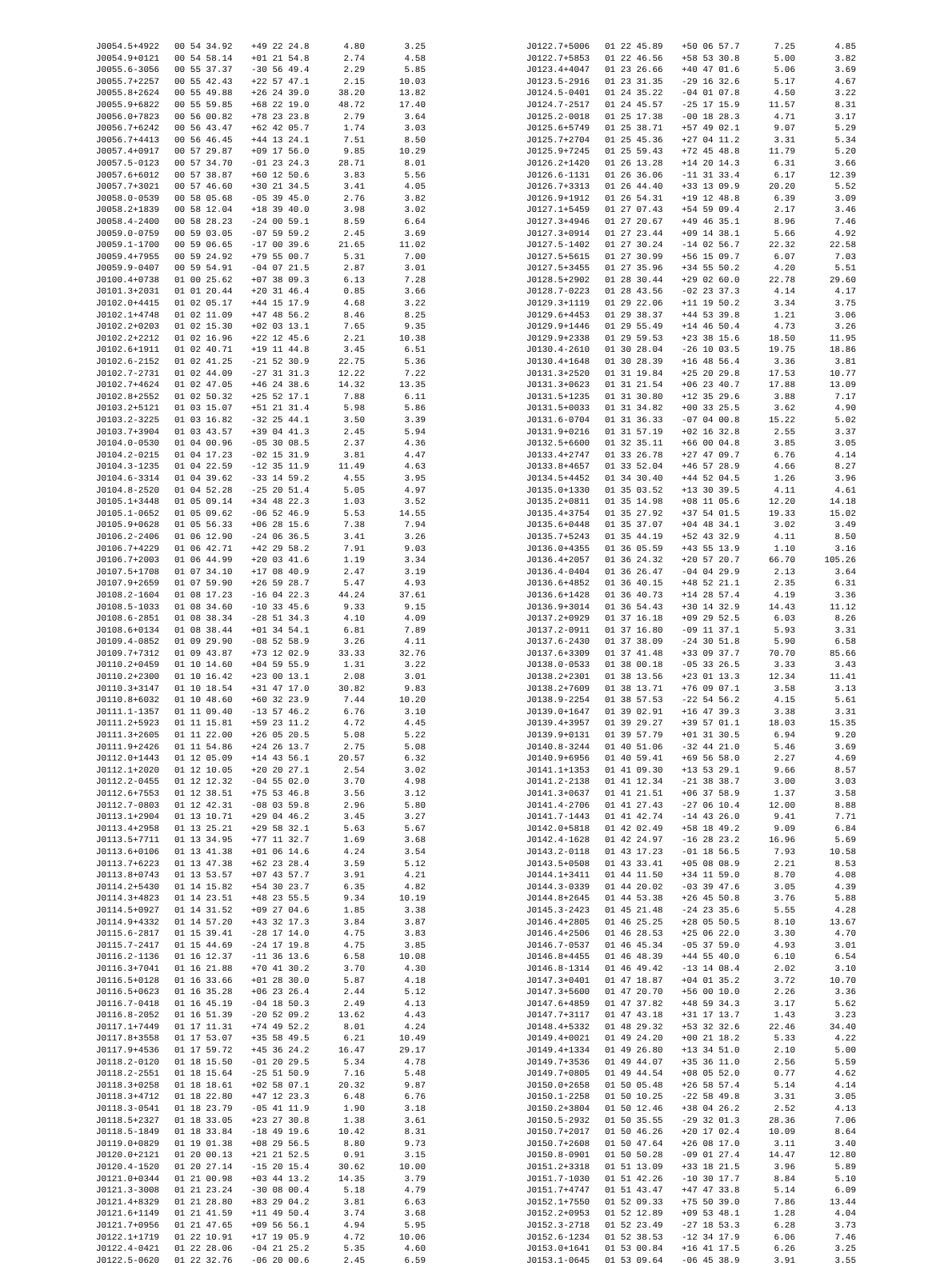| J0054.5+4922 | 00 54 34.92 | +49 22 24.8 | 4.80 | 3.25 |
| J0054.9+0121 | 00 54 58.14 | +01 21 54.8 | 2.74 | 4.58 |
| J0055.6-3056 | 00 55 37.37 | -30 56 49.4 | 2.29 | 5.85 |
| J0055.7+2257 | 00 55 42.43 | +22 57 47.1 | 2.15 | 10.03 |
| J0055.8+2624 | 00 55 49.88 | +26 24 39.0 | 38.20 | 13.82 |
| J0055.9+6822 | 00 55 59.85 | +68 22 19.0 | 48.72 | 17.40 |
| J0056.0+7823 | 00 56 00.82 | +78 23 23.8 | 2.79 | 3.64 |
| J0056.7+6242 | 00 56 43.47 | +62 42 05.7 | 1.74 | 3.03 |
| J0056.7+4413 | 00 56 46.45 | +44 13 24.1 | 7.51 | 8.50 |
| J0057.4+0917 | 00 57 29.87 | +09 17 56.0 | 9.85 | 10.29 |
| J0057.5-0123 | 00 57 34.70 | -01 23 24.3 | 28.71 | 8.01 |
| J0057.6+6012 | 00 57 38.87 | +60 12 50.6 | 3.83 | 5.56 |
| J0057.7+3021 | 00 57 46.60 | +30 21 34.5 | 3.41 | 4.05 |
| J0058.0-0539 | 00 58 05.68 | -05 39 45.0 | 2.76 | 3.82 |
| J0058.2+1839 | 00 58 12.04 | +18 39 40.0 | 3.98 | 3.02 |
| J0058.4-2400 | 00 58 28.23 | -24 00 59.1 | 8.59 | 6.64 |
| J0059.0-0759 | 00 59 03.05 | -07 59 59.2 | 2.45 | 3.69 |
| J0059.1-1700 | 00 59 06.65 | -17 00 39.6 | 21.65 | 11.02 |
| J0059.4+7955 | 00 59 24.92 | +79 55 00.7 | 5.31 | 7.00 |
| J0059.9-0407 | 00 59 54.91 | -04 07 21.5 | 2.87 | 3.01 |
| J0100.4+0738 | 01 00 25.62 | +07 38 09.3 | 6.13 | 7.28 |
| J0101.3+2031 | 01 01 20.44 | +20 31 46.4 | 0.85 | 3.66 |
| J0102.0+4415 | 01 02 05.17 | +44 15 17.9 | 4.68 | 3.22 |
| J0102.1+4748 | 01 02 11.09 | +47 48 56.2 | 8.46 | 8.25 |
| J0102.2+0203 | 01 02 15.30 | +02 03 13.1 | 7.65 | 9.35 |
| J0102.2+2212 | 01 02 16.96 | +22 12 45.6 | 2.21 | 10.38 |
| J0102.6+1911 | 01 02 40.71 | +19 11 44.8 | 3.45 | 6.51 |
| J0102.6-2152 | 01 02 41.25 | -21 52 30.9 | 22.75 | 5.36 |
| J0102.7-2731 | 01 02 44.09 | -27 31 31.3 | 12.22 | 7.22 |
| J0102.7+4624 | 01 02 47.05 | +46 24 38.6 | 14.32 | 13.35 |
| J0102.8+2552 | 01 02 50.32 | +25 52 17.1 | 7.88 | 6.11 |
| J0103.2+5121 | 01 03 15.07 | +51 21 31.4 | 5.98 | 5.86 |
| J0103.2-3225 | 01 03 16.82 | -32 25 44.1 | 3.50 | 3.39 |
| J0103.7+3904 | 01 03 43.57 | +39 04 41.3 | 2.45 | 5.94 |
| J0104.0-0530 | 01 04 00.96 | -05 30 08.5 | 2.37 | 4.36 |
| J0104.2-0215 | 01 04 17.23 | -02 15 31.9 | 3.81 | 4.47 |
| J0104.3-1235 | 01 04 22.59 | -12 35 11.9 | 11.49 | 4.63 |
| J0104.6-3314 | 01 04 39.62 | -33 14 59.2 | 4.55 | 3.95 |
| J0104.8-2520 | 01 04 52.28 | -25 20 51.4 | 5.05 | 4.97 |
| J0105.1+3448 | 01 05 09.14 | +34 48 22.3 | 1.03 | 3.52 |
| J0105.1-0652 | 01 05 09.62 | -06 52 46.9 | 5.53 | 14.55 |
| J0105.9+0628 | 01 05 56.33 | +06 28 15.6 | 7.38 | 7.94 |
| J0106.2-2406 | 01 06 12.90 | -24 06 36.5 | 3.41 | 3.26 |
| J0106.7+4229 | 01 06 42.71 | +42 29 58.2 | 7.91 | 9.03 |
| J0106.7+2003 | 01 06 44.99 | +20 03 41.6 | 1.19 | 3.34 |
| J0107.5+1708 | 01 07 34.10 | +17 08 40.9 | 2.47 | 3.19 |
| J0107.9+2659 | 01 07 59.90 | +26 59 28.7 | 5.47 | 4.93 |
| J0108.2-1604 | 01 08 17.23 | -16 04 22.3 | 44.24 | 37.61 |
| J0108.5-1033 | 01 08 34.60 | -10 33 45.6 | 9.33 | 9.15 |
| J0108.6-2851 | 01 08 38.34 | -28 51 34.3 | 4.10 | 4.09 |
| J0108.6+0134 | 01 08 38.44 | +01 34 54.1 | 6.81 | 7.89 |
| J0109.4-0852 | 01 09 29.90 | -08 52 58.9 | 3.26 | 4.11 |
| J0109.7+7312 | 01 09 43.87 | +73 12 02.9 | 33.33 | 32.76 |
| J0110.2+0459 | 01 10 14.60 | +04 59 55.9 | 1.31 | 3.22 |
| J0110.2+2300 | 01 10 16.42 | +23 00 13.1 | 2.08 | 3.01 |
| J0110.3+3147 | 01 10 18.54 | +31 47 17.0 | 30.82 | 9.83 |
| J0110.8+6032 | 01 10 48.60 | +60 32 23.9 | 7.44 | 10.20 |
| J0111.1-1357 | 01 11 09.40 | -13 57 46.2 | 6.76 | 3.10 |
| J0111.2+5923 | 01 11 15.81 | +59 23 11.2 | 4.72 | 4.45 |
| J0111.3+2605 | 01 11 22.00 | +26 05 20.5 | 5.08 | 5.22 |
| J0111.9+2426 | 01 11 54.86 | +24 26 13.7 | 2.75 | 5.08 |
| J0112.0+1443 | 01 12 05.09 | +14 43 56.1 | 20.57 | 6.32 |
| J0112.1+2020 | 01 12 10.05 | +20 20 27.1 | 2.54 | 3.02 |
| J0112.2-0455 | 01 12 12.32 | -04 55 02.0 | 3.70 | 4.98 |
| J0112.6+7553 | 01 12 38.51 | +75 53 46.8 | 3.56 | 3.12 |
| J0112.7-0803 | 01 12 42.31 | -08 03 59.8 | 2.96 | 5.80 |
| J0113.1+2904 | 01 13 10.71 | +29 04 46.2 | 3.45 | 3.27 |
| J0113.4+2958 | 01 13 25.21 | +29 58 32.1 | 5.63 | 5.67 |
| J0113.5+7711 | 01 13 34.95 | +77 11 32.7 | 1.69 | 3.68 |
| J0113.6+0106 | 01 13 41.38 | +01 06 14.6 | 4.24 | 3.54 |
| J0113.7+6223 | 01 13 47.38 | +62 23 28.4 | 3.59 | 5.12 |
| J0113.8+0743 | 01 13 53.57 | +07 43 57.7 | 3.91 | 4.21 |
| J0114.2+5430 | 01 14 15.82 | +54 30 23.7 | 6.35 | 4.82 |
| J0114.3+4823 | 01 14 23.51 | +48 23 55.5 | 9.34 | 10.19 |
| J0114.5+0927 | 01 14 31.52 | +09 27 04.6 | 1.85 | 3.38 |
| J0114.9+4332 | 01 14 57.20 | +43 32 17.3 | 3.84 | 3.87 |
| J0115.6-2817 | 01 15 39.41 | -28 17 14.0 | 4.75 | 3.83 |
| J0115.7-2417 | 01 15 44.69 | -24 17 19.8 | 4.75 | 3.85 |
| J0116.2-1136 | 01 16 12.37 | -11 36 13.6 | 6.58 | 10.08 |
| J0116.3+7041 | 01 16 21.88 | +70 41 30.2 | 3.70 | 4.30 |
| J0116.5+0128 | 01 16 33.66 | +01 28 30.0 | 5.87 | 4.18 |
| J0116.5+0623 | 01 16 35.28 | +06 23 26.4 | 2.44 | 5.12 |
| J0116.7-0418 | 01 16 45.19 | -04 18 50.3 | 2.49 | 4.13 |
| J0116.8-2052 | 01 16 51.39 | -20 52 09.2 | 13.62 | 4.43 |
| J0117.1+7449 | 01 17 11.31 | +74 49 52.2 | 8.01 | 4.24 |
| J0117.8+3558 | 01 17 53.07 | +35 58 49.5 | 6.21 | 10.49 |
| J0117.9+4536 | 01 17 59.72 | +45 36 24.2 | 16.47 | 29.17 |
| J0118.2-0120 | 01 18 15.50 | -01 20 29.5 | 5.34 | 4.78 |
| J0118.2-2551 | 01 18 15.64 | -25 51 50.9 | 7.16 | 5.48 |
| J0118.3+0258 | 01 18 18.61 | +02 58 07.1 | 20.32 | 9.87 |
| J0118.3+4712 | 01 18 22.80 | +47 12 23.3 | 6.48 | 6.76 |
| J0118.3-0541 | 01 18 23.79 | -05 41 11.9 | 1.90 | 3.18 |
| J0118.5+2327 | 01 18 33.05 | +23 27 30.8 | 1.38 | 3.61 |
| J0118.5-1849 | 01 18 33.84 | -18 49 19.6 | 10.42 | 8.31 |
| J0119.0+0829 | 01 19 01.38 | +08 29 56.5 | 8.80 | 9.73 |
| J0120.0+2121 | 01 20 00.13 | +21 21 52.5 | 0.91 | 3.15 |
| J0120.4-1520 | 01 20 27.14 | -15 20 15.4 | 30.62 | 10.00 |
| J0121.0+0344 | 01 21 00.98 | +03 44 13.2 | 14.35 | 3.79 |
| J0121.3-3008 | 01 21 23.24 | -30 08 00.4 | 5.18 | 4.79 |
| J0121.4+8329 | 01 21 28.80 | +83 29 04.2 | 3.81 | 6.63 |
| J0121.6+1149 | 01 21 41.59 | +11 49 50.4 | 3.74 | 3.68 |
| J0121.7+0956 | 01 21 47.65 | +09 56 56.1 | 4.94 | 5.95 |
| J0122.1+1719 | 01 22 10.91 | +17 19 05.9 | 4.72 | 10.06 |
| J0122.4-0421 | 01 22 28.06 | -04 21 25.2 | 5.35 | 4.60 |
| J0122.5-0620 | 01 22 32.76 | -06 20 00.6 | 2.45 | 6.59 |
| J0122.7+5006 | 01 22 45.89 | +50 06 57.7 | 7.25 | 4.85 |
| J0122.7+5853 | 01 22 46.56 | +58 53 30.8 | 5.00 | 3.82 |
| J0123.4+4047 | 01 23 26.66 | +40 47 01.6 | 5.06 | 3.69 |
| J0123.5-2916 | 01 23 31.35 | -29 16 32.6 | 5.17 | 4.67 |
| J0124.5-0401 | 01 24 35.22 | -04 01 07.8 | 4.50 | 3.22 |
| J0124.7-2517 | 01 24 45.57 | -25 17 15.9 | 11.57 | 8.31 |
| J0125.2-0018 | 01 25 17.38 | -00 18 28.3 | 4.71 | 3.17 |
| J0125.6+5749 | 01 25 38.71 | +57 49 02.1 | 9.07 | 5.29 |
| J0125.7+2704 | 01 25 45.36 | +27 04 11.2 | 3.31 | 5.34 |
| J0125.9+7245 | 01 25 59.43 | +72 45 48.8 | 11.79 | 5.20 |
| J0126.2+1420 | 01 26 13.28 | +14 20 14.3 | 6.31 | 3.66 |
| J0126.6-1131 | 01 26 36.06 | -11 31 33.4 | 6.17 | 12.39 |
| J0126.7+3313 | 01 26 44.40 | +33 13 09.9 | 20.20 | 5.52 |
| J0126.9+1912 | 01 26 54.31 | +19 12 48.8 | 6.39 | 3.09 |
| J0127.1+5459 | 01 27 07.43 | +54 59 09.4 | 2.17 | 3.46 |
| J0127.3+4946 | 01 27 20.67 | +49 46 35.1 | 8.96 | 7.46 |
| J0127.3+0914 | 01 27 23.44 | +09 14 38.1 | 5.66 | 4.92 |
| J0127.5-1402 | 01 27 30.24 | -14 02 56.7 | 22.32 | 22.58 |
| J0127.5+5615 | 01 27 30.99 | +56 15 09.7 | 6.07 | 7.03 |
| J0127.5+3455 | 01 27 35.96 | +34 55 50.2 | 4.20 | 5.51 |
| J0128.5+2902 | 01 28 30.44 | +29 02 60.0 | 22.78 | 29.60 |
| J0128.7-0223 | 01 28 43.56 | -02 23 37.3 | 4.14 | 4.17 |
| J0129.3+1119 | 01 29 22.06 | +11 19 50.2 | 3.34 | 3.75 |
| J0129.6+4453 | 01 29 38.37 | +44 53 39.8 | 1.21 | 3.06 |
| J0129.9+1446 | 01 29 55.49 | +14 46 50.4 | 4.73 | 3.26 |
| J0129.9+2338 | 01 29 59.53 | +23 38 15.6 | 18.50 | 11.95 |
| J0130.4-2610 | 01 30 28.04 | -26 10 03.5 | 19.75 | 18.86 |
| J0130.4+1648 | 01 30 28.39 | +16 48 56.4 | 3.36 | 3.81 |
| J0131.3+2520 | 01 31 19.84 | +25 20 29.8 | 17.53 | 10.77 |
| J0131.3+0623 | 01 31 21.54 | +06 23 40.7 | 17.88 | 13.09 |
| J0131.5+1235 | 01 31 30.80 | +12 35 29.6 | 3.88 | 7.17 |
| J0131.5+0033 | 01 31 34.82 | +00 33 25.5 | 3.62 | 4.90 |
| J0131.6-0704 | 01 31 36.33 | -07 04 00.8 | 15.22 | 5.02 |
| J0131.9+0216 | 01 31 57.19 | +02 16 32.8 | 2.55 | 3.37 |
| J0132.5+6600 | 01 32 35.11 | +66 00 04.8 | 3.85 | 3.05 |
| J0133.4+2747 | 01 33 26.78 | +27 47 09.7 | 6.76 | 4.14 |
| J0133.8+4657 | 01 33 52.04 | +46 57 28.9 | 4.66 | 8.27 |
| J0134.5+4452 | 01 34 30.40 | +44 52 04.5 | 1.26 | 3.96 |
| J0135.0+1330 | 01 35 03.52 | +13 30 39.5 | 4.11 | 4.61 |
| J0135.2+0811 | 01 35 14.98 | +08 11 05.6 | 12.20 | 14.18 |
| J0135.4+3754 | 01 35 27.92 | +37 54 01.5 | 19.33 | 15.02 |
| J0135.6+0448 | 01 35 37.07 | +04 48 34.1 | 3.02 | 3.49 |
| J0135.7+5243 | 01 35 44.19 | +52 43 32.9 | 4.11 | 8.50 |
| J0136.0+4355 | 01 36 05.59 | +43 55 13.9 | 1.10 | 3.16 |
| J0136.4+2057 | 01 36 24.32 | +20 57 20.7 | 66.70 | 105.26 |
| J0136.4-0404 | 01 36 26.47 | -04 04 29.9 | 2.13 | 3.64 |
| J0136.6+4852 | 01 36 40.15 | +48 52 21.1 | 2.35 | 6.31 |
| J0136.6+1428 | 01 36 40.73 | +14 28 57.4 | 4.19 | 3.36 |
| J0136.9+3014 | 01 36 54.43 | +30 14 32.9 | 14.43 | 11.12 |
| J0137.2+0929 | 01 37 16.18 | +09 29 52.5 | 6.03 | 8.26 |
| J0137.2-0911 | 01 37 16.80 | -09 11 37.1 | 5.93 | 3.31 |
| J0137.6-2430 | 01 37 38.09 | -24 30 51.8 | 5.90 | 6.58 |
| J0137.6+3309 | 01 37 41.48 | +33 09 37.7 | 70.70 | 85.66 |
| J0138.0-0533 | 01 38 00.18 | -05 33 26.5 | 3.33 | 3.43 |
| J0138.2+2301 | 01 38 13.56 | +23 01 13.3 | 12.34 | 11.41 |
| J0138.2+7609 | 01 38 13.71 | +76 09 07.1 | 3.58 | 3.13 |
| J0138.9-2254 | 01 38 57.53 | -22 54 56.2 | 4.15 | 5.61 |
| J0139.0+1647 | 01 39 02.91 | +16 47 39.3 | 3.38 | 3.31 |
| J0139.4+3957 | 01 39 29.27 | +39 57 01.1 | 18.03 | 15.35 |
| J0139.9+0131 | 01 39 57.79 | +01 31 30.5 | 6.94 | 9.20 |
| J0140.8-3244 | 01 40 51.06 | -32 44 21.0 | 5.46 | 3.69 |
| J0140.9+6956 | 01 40 59.41 | +69 56 58.0 | 2.27 | 4.69 |
| J0141.1+1353 | 01 41 09.30 | +13 53 29.1 | 9.66 | 8.57 |
| J0141.2-2138 | 01 41 12.34 | -21 38 38.7 | 3.00 | 3.03 |
| J0141.3+0637 | 01 41 21.51 | +06 37 58.9 | 1.37 | 3.58 |
| J0141.4-2706 | 01 41 27.43 | -27 06 10.4 | 12.00 | 8.88 |
| J0141.7-1443 | 01 41 42.74 | -14 43 26.0 | 9.41 | 7.71 |
| J0142.0+5818 | 01 42 02.49 | +58 18 49.2 | 9.09 | 6.84 |
| J0142.4-1628 | 01 42 24.97 | -16 28 23.2 | 16.96 | 5.69 |
| J0143.2-0118 | 01 43 17.23 | -01 18 56.5 | 7.93 | 10.58 |
| J0143.5+0508 | 01 43 33.41 | +05 08 08.9 | 2.21 | 8.53 |
| J0144.1+3411 | 01 44 11.50 | +34 11 59.0 | 8.70 | 4.08 |
| J0144.3-0339 | 01 44 20.02 | -03 39 47.6 | 3.05 | 4.39 |
| J0144.8+2645 | 01 44 53.38 | +26 45 50.8 | 3.76 | 5.88 |
| J0145.3-2423 | 01 45 21.48 | -24 23 35.6 | 5.55 | 4.28 |
| J0146.4+2805 | 01 46 25.25 | +28 05 50.5 | 8.10 | 13.67 |
| J0146.4+2506 | 01 46 28.53 | +25 06 22.0 | 3.30 | 4.70 |
| J0146.7-0537 | 01 46 45.34 | -05 37 59.0 | 4.93 | 3.01 |
| J0146.8+4455 | 01 46 48.39 | +44 55 40.0 | 6.10 | 6.54 |
| J0146.8-1314 | 01 46 49.42 | -13 14 08.4 | 2.02 | 3.10 |
| J0147.3+0401 | 01 47 18.87 | +04 01 35.2 | 3.72 | 10.70 |
| J0147.3+5600 | 01 47 20.70 | +56 00 10.0 | 2.26 | 3.36 |
| J0147.6+4859 | 01 47 37.82 | +48 59 34.3 | 3.17 | 5.62 |
| J0147.7+3117 | 01 47 43.18 | +31 17 13.7 | 1.43 | 3.23 |
| J0148.4+5332 | 01 48 29.32 | +53 32 32.6 | 22.46 | 34.40 |
| J0149.4+0021 | 01 49 24.20 | +00 21 18.2 | 5.33 | 4.22 |
| J0149.4+1334 | 01 49 26.80 | +13 34 51.0 | 2.10 | 5.00 |
| J0149.7+3536 | 01 49 44.07 | +35 36 11.0 | 2.56 | 5.59 |
| J0149.7+0805 | 01 49 44.54 | +08 05 52.0 | 0.77 | 4.62 |
| J0150.0+2658 | 01 50 05.48 | +26 58 57.4 | 5.14 | 4.14 |
| J0150.1-2258 | 01 50 10.25 | -22 58 49.8 | 3.31 | 3.05 |
| J0150.2+3804 | 01 50 12.46 | +38 04 26.2 | 2.52 | 4.13 |
| J0150.5-2932 | 01 50 35.55 | -29 32 01.3 | 28.36 | 7.06 |
| J0150.7+2017 | 01 50 46.26 | +20 17 02.4 | 10.09 | 8.64 |
| J0150.7+2608 | 01 50 47.64 | +26 08 17.0 | 3.11 | 3.40 |
| J0150.8-0901 | 01 50 50.28 | -09 01 27.4 | 14.47 | 12.80 |
| J0151.2+3318 | 01 51 13.09 | +33 18 21.5 | 3.96 | 5.89 |
| J0151.7-1030 | 01 51 42.26 | -10 30 17.7 | 8.84 | 5.10 |
| J0151.7+4747 | 01 51 43.47 | +47 47 33.8 | 5.14 | 6.09 |
| J0152.1+7550 | 01 52 09.33 | +75 50 39.0 | 7.86 | 13.44 |
| J0152.2+0953 | 01 52 12.89 | +09 53 48.1 | 1.28 | 4.04 |
| J0152.3-2718 | 01 52 23.49 | -27 18 53.3 | 6.28 | 3.73 |
| J0152.6-1234 | 01 52 38.53 | -12 34 17.9 | 6.06 | 7.46 |
| J0153.0+1641 | 01 53 00.84 | +16 41 17.5 | 6.26 | 3.25 |
| J0153.1-0645 | 01 53 09.64 | -06 45 38.9 | 3.91 | 3.55 |